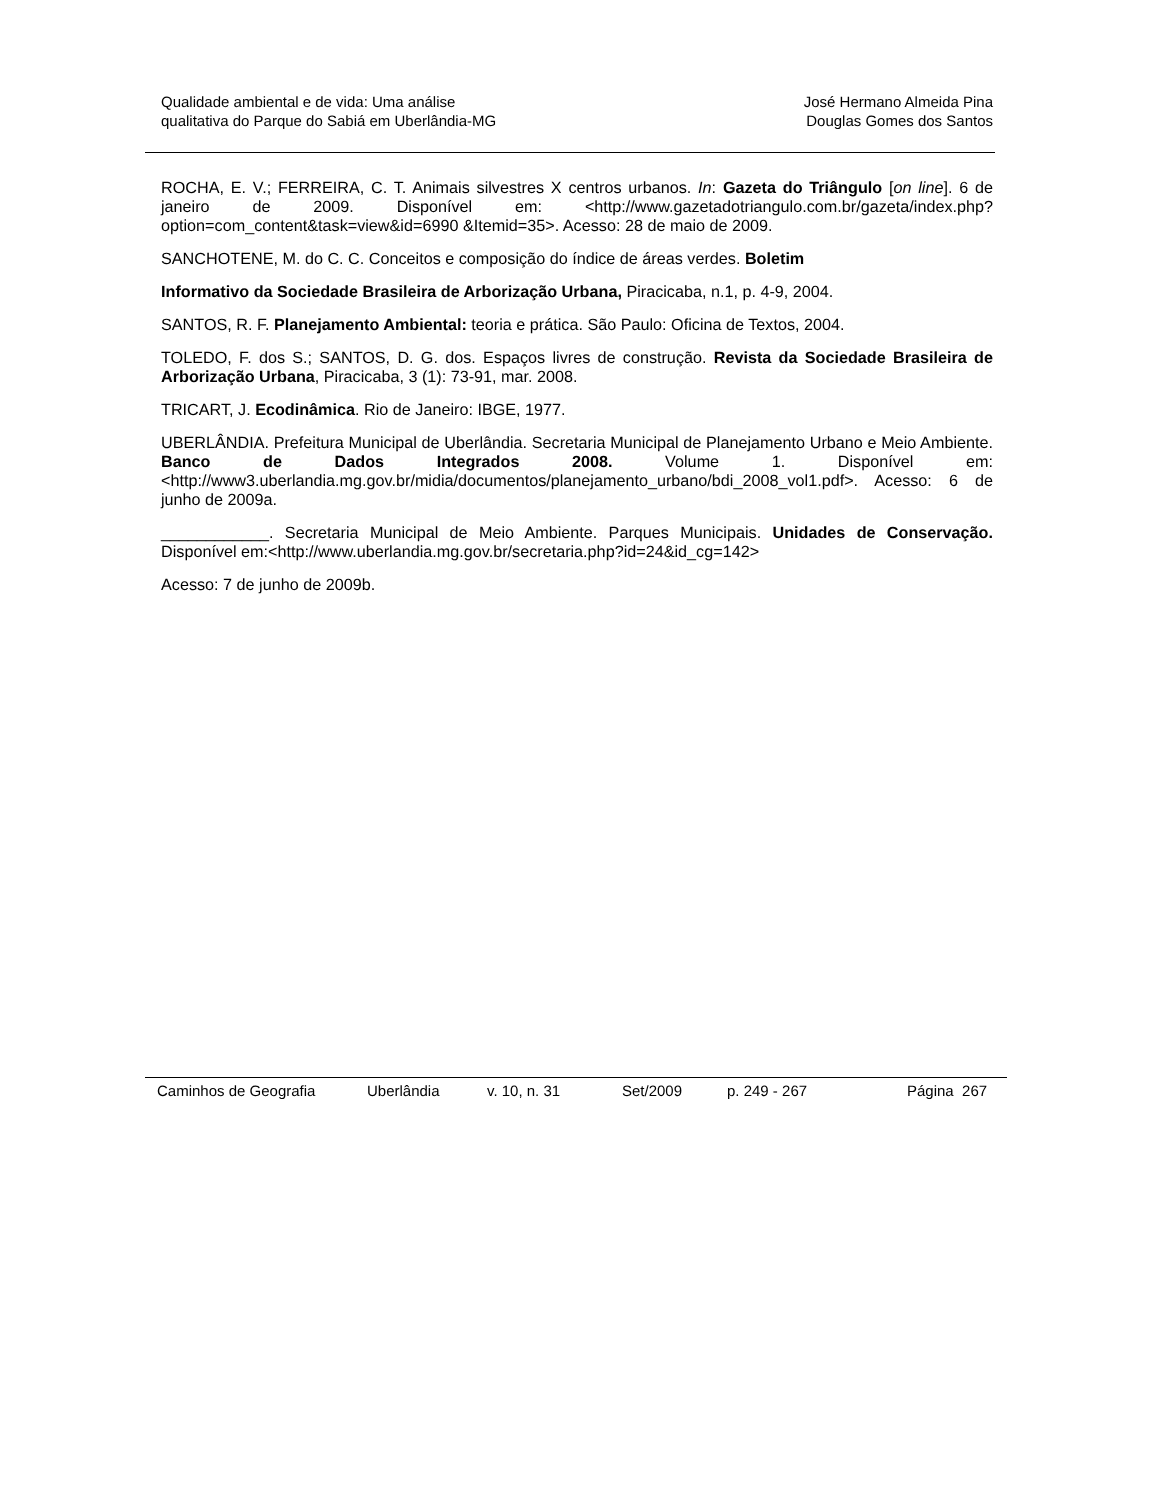Qualidade ambiental e de vida: Uma análise
qualitativa do Parque do Sabiá em Uberlândia-MG
José Hermano Almeida Pina
Douglas Gomes dos Santos
ROCHA, E. V.; FERREIRA, C. T. Animais silvestres X centros urbanos. In: Gazeta do Triângulo [on line]. 6 de janeiro de 2009. Disponível em: <http://www.gazetadotriangulo.com.br/gazeta/index.php?option=com_content&task=view&id=6990 &Itemid=35>. Acesso: 28 de maio de 2009.
SANCHOTENE, M. do C. C. Conceitos e composição do índice de áreas verdes. Boletim
Informativo da Sociedade Brasileira de Arborização Urbana, Piracicaba, n.1, p. 4-9, 2004.
SANTOS, R. F. Planejamento Ambiental: teoria e prática. São Paulo: Oficina de Textos, 2004.
TOLEDO, F. dos S.; SANTOS, D. G. dos. Espaços livres de construção. Revista da Sociedade Brasileira de Arborização Urbana, Piracicaba, 3 (1): 73-91, mar. 2008.
TRICART, J. Ecodinâmica. Rio de Janeiro: IBGE, 1977.
UBERLÂNDIA. Prefeitura Municipal de Uberlândia. Secretaria Municipal de Planejamento Urbano e Meio Ambiente. Banco de Dados Integrados 2008. Volume 1. Disponível em: <http://www3.uberlandia.mg.gov.br/midia/documentos/planejamento_urbano/bdi_2008_vol1.pdf>. Acesso: 6 de junho de 2009a.
____________. Secretaria Municipal de Meio Ambiente. Parques Municipais. Unidades de Conservação. Disponível em:<http://www.uberlandia.mg.gov.br/secretaria.php?id=24&id_cg=142>
Acesso: 7 de junho de 2009b.
Caminhos de Geografia Uberlândia v. 10, n. 31 Set/2009 p. 249 - 267 Página 267